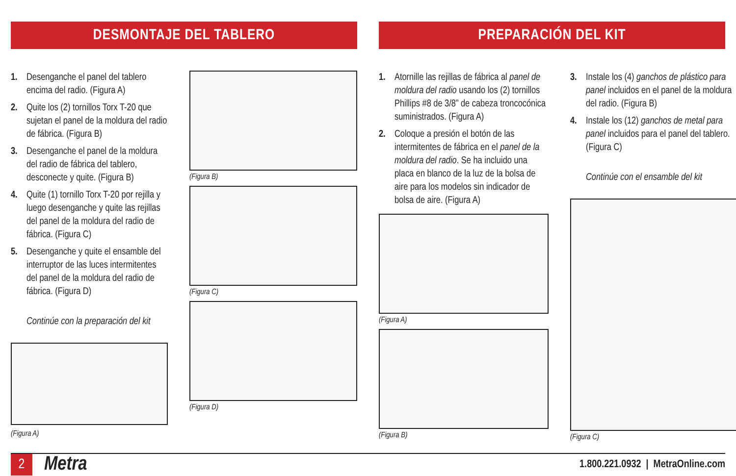DESMONTAJE DEL TABLERO
1. Desenganche el panel del tablero encima del radio. (Figura A)
2. Quite los (2) tornillos Torx T-20 que sujetan el panel de la moldura del radio de fábrica. (Figura B)
3. Desenganche el panel de la moldura del radio de fábrica del tablero, desconecte y quite. (Figura B)
4. Quite (1) tornillo Torx T-20 por rejilla y luego desenganche y quite las rejillas del panel de la moldura del radio de fábrica. (Figura C)
5. Desenganche y quite el ensamble del interruptor de las luces intermitentes del panel de la moldura del radio de fábrica. (Figura D)
Continúe con la preparación del kit
(Figura A)
(Figura B)
(Figura C)
(Figura D)
PREPARACIÓN DEL KIT
1. Atornille las rejillas de fábrica al panel de moldura del radio usando los (2) tornillos Phillips #8 de 3/8” de cabeza troncocónica suministrados. (Figura A)
2. Coloque a presión el botón de las intermitentes de fábrica en el panel de la moldura del radio. Se ha incluido una placa en blanco de la luz de la bolsa de aire para los modelos sin indicador de bolsa de aire. (Figura A)
(Figura A)
(Figura B)
3. Instale los (4) ganchos de plástico para panel incluidos en el panel de la moldura del radio. (Figura B)
4. Instale los (12) ganchos de metal para panel incluidos para el panel del tablero. (Figura C)
Continúe con el ensamble del kit
(Figura C)
2
Metra
1.800.221.0932 | MetraOnline.com